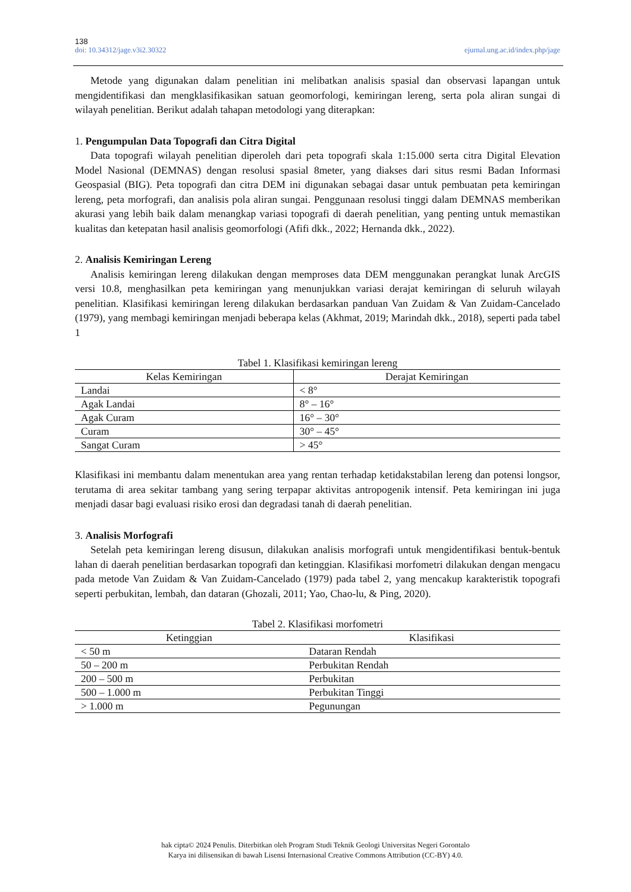138
doi: 10.34312/jage.v3i2.30322 ejurnal.ung.ac.id/index.php/jage
Metode yang digunakan dalam penelitian ini melibatkan analisis spasial dan observasi lapangan untuk mengidentifikasi dan mengklasifikasikan satuan geomorfologi, kemiringan lereng, serta pola aliran sungai di wilayah penelitian. Berikut adalah tahapan metodologi yang diterapkan:
1. Pengumpulan Data Topografi dan Citra Digital
Data topografi wilayah penelitian diperoleh dari peta topografi skala 1:15.000 serta citra Digital Elevation Model Nasional (DEMNAS) dengan resolusi spasial 8meter, yang diakses dari situs resmi Badan Informasi Geospasial (BIG). Peta topografi dan citra DEM ini digunakan sebagai dasar untuk pembuatan peta kemiringan lereng, peta morfografi, dan analisis pola aliran sungai. Penggunaan resolusi tinggi dalam DEMNAS memberikan akurasi yang lebih baik dalam menangkap variasi topografi di daerah penelitian, yang penting untuk memastikan kualitas dan ketepatan hasil analisis geomorfologi (Afifi dkk., 2022; Hernanda dkk., 2022).
2. Analisis Kemiringan Lereng
Analisis kemiringan lereng dilakukan dengan memproses data DEM menggunakan perangkat lunak ArcGIS versi 10.8, menghasilkan peta kemiringan yang menunjukkan variasi derajat kemiringan di seluruh wilayah penelitian. Klasifikasi kemiringan lereng dilakukan berdasarkan panduan Van Zuidam & Van Zuidam-Cancelado (1979), yang membagi kemiringan menjadi beberapa kelas (Akhmat, 2019; Marindah dkk., 2018), seperti pada tabel 1
Tabel 1. Klasifikasi kemiringan lereng
| Kelas Kemiringan | Derajat Kemiringan |
| --- | --- |
| Landai | < 8° |
| Agak Landai | 8° – 16° |
| Agak Curam | 16° – 30° |
| Curam | 30° – 45° |
| Sangat Curam | > 45° |
Klasifikasi ini membantu dalam menentukan area yang rentan terhadap ketidakstabilan lereng dan potensi longsor, terutama di area sekitar tambang yang sering terpapar aktivitas antropogenik intensif. Peta kemiringan ini juga menjadi dasar bagi evaluasi risiko erosi dan degradasi tanah di daerah penelitian.
3. Analisis Morfografi
Setelah peta kemiringan lereng disusun, dilakukan analisis morfografi untuk mengidentifikasi bentuk-bentuk lahan di daerah penelitian berdasarkan topografi dan ketinggian. Klasifikasi morfometri dilakukan dengan mengacu pada metode Van Zuidam & Van Zuidam-Cancelado (1979) pada tabel 2, yang mencakup karakteristik topografi seperti perbukitan, lembah, dan dataran (Ghozali, 2011; Yao, Chao-lu, & Ping, 2020).
Tabel 2. Klasifikasi morfometri
| Ketinggian | Klasifikasi |
| --- | --- |
| < 50 m | Dataran Rendah |
| 50 – 200 m | Perbukitan Rendah |
| 200 – 500 m | Perbukitan |
| 500 – 1.000 m | Perbukitan Tinggi |
| > 1.000 m | Pegunungan |
hak cipta© 2024 Penulis. Diterbitkan oleh Program Studi Teknik Geologi Universitas Negeri Gorontalo
Karya ini dilisensikan di bawah Lisensi Internasional Creative Commons Attribution (CC-BY) 4.0.